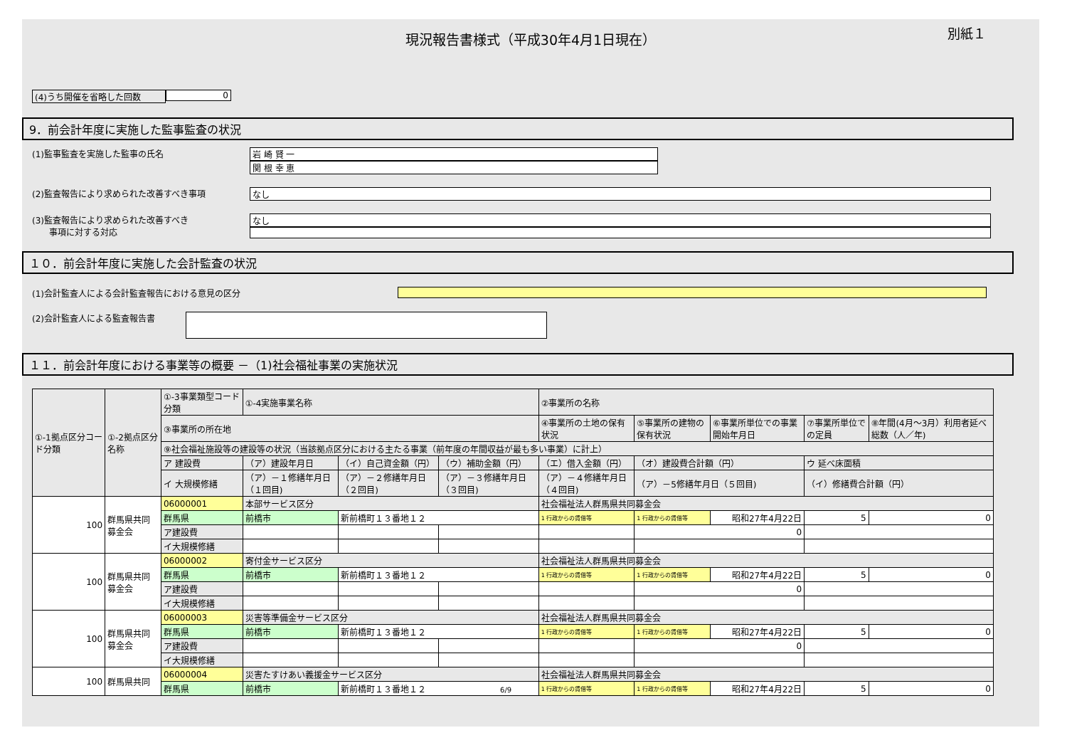現況報告書様式（平成30年4月1日現在）
別紙１
(4)うち開催を省略した回数 0
9．前会計年度に実施した監事監査の状況
(1)監事監査を実施した監事の氏名 岩 崎 賢 一
関 根 幸 恵
(2)監査報告により求められた改善すべき事項 なし
(3)監査報告により求められた改善すべき
　　事項に対する対応
なし
１０．前会計年度に実施した会計監査の状況
(1)会計監査人による会計監査報告における意見の区分
(2)会計監査人による監査報告書
１１．前会計年度における事業等の概要 －（1)社会福祉事業の実施状況
| ①-1拠点区分コード分類 | ①-2拠点区分名称 | ①-3事業類型コード分類 | ①-4実施事業名称 | | | ②事業所の名称 | | | | |
| | | ③事業所の所在地 | | | | ④事業所の土地の保有状況 | ⑤事業所の建物の保有状況 | ⑥事業所単位での事業開始年月日 | ⑦事業所単位での定員 | ⑧年間(4月～3月）利用者延べ総数（人／年) |
| | | ⑨社会福祉施設等の建設等の状況（当該拠点区分における主たる事業（前年度の年間収益が最も多い事業）に計上） | | | | | | | | |
| | | ア 建設費 | （ア）建設年月日 | （イ）自己資金額（円） | （ウ）補助金額（円） | （エ）借入金額（円） | （オ）建設費合計額（円） | | ウ 延べ床面積 | |
| | | イ 大規模修繕 | （ア）－１修繕年月日（１回目) | （ア）－２修繕年月日（２回目) | （ア）－３修繕年月日（３回目) | （ア）－４修繕年月日（４回目) | （ア）－5修繕年月日（５回目) | | （イ）修繕費合計額（円） | |
| 100 | 群馬県共同募金会 | 06000001 | 本部サービス区分 | | | 社会福祉法人群馬県共同募金会 | | | | |
| | | 群馬県 | 前橋市 | 新前橋町１３番地１２ | | 1 行政からの賃借等 | 1 行政からの賃借等 | 昭和27年4月22日 | 5 | 0 |
| | | ア建設費 | | | | | 0 | | | |
| | | イ大規模修繕 | | | | | | | | |
| 100 | 群馬県共同募金会 | 06000002 | 寄付金サービス区分 | | | 社会福祉法人群馬県共同募金会 | | | | |
| | | 群馬県 | 前橋市 | 新前橋町１３番地１２ | | 1 行政からの賃借等 | 1 行政からの賃借等 | 昭和27年4月22日 | 5 | 0 |
| | | ア建設費 | | | | | 0 | | | |
| | | イ大規模修繕 | | | | | | | | |
| 100 | 群馬県共同募金会 | 06000003 | 災害等準備金サービス区分 | | | 社会福祉法人群馬県共同募金会 | | | | |
| | | 群馬県 | 前橋市 | 新前橋町１３番地１２ | | 1 行政からの賃借等 | 1 行政からの賃借等 | 昭和27年4月22日 | 5 | 0 |
| | | ア建設費 | | | | | 0 | | | |
| | | イ大規模修繕 | | | | | | | | |
| 100 | 群馬県共同 | 06000004 | 災害たすけあい義援金サービス区分 | | | 社会福祉法人群馬県共同募金会 | | | | |
| | | 群馬県 | 前橋市 | 新前橋町１３番地１２ 6/9 | | 1 行政からの賃借等 | 1 行政からの賃借等 | 昭和27年4月22日 | 5 | 0 |